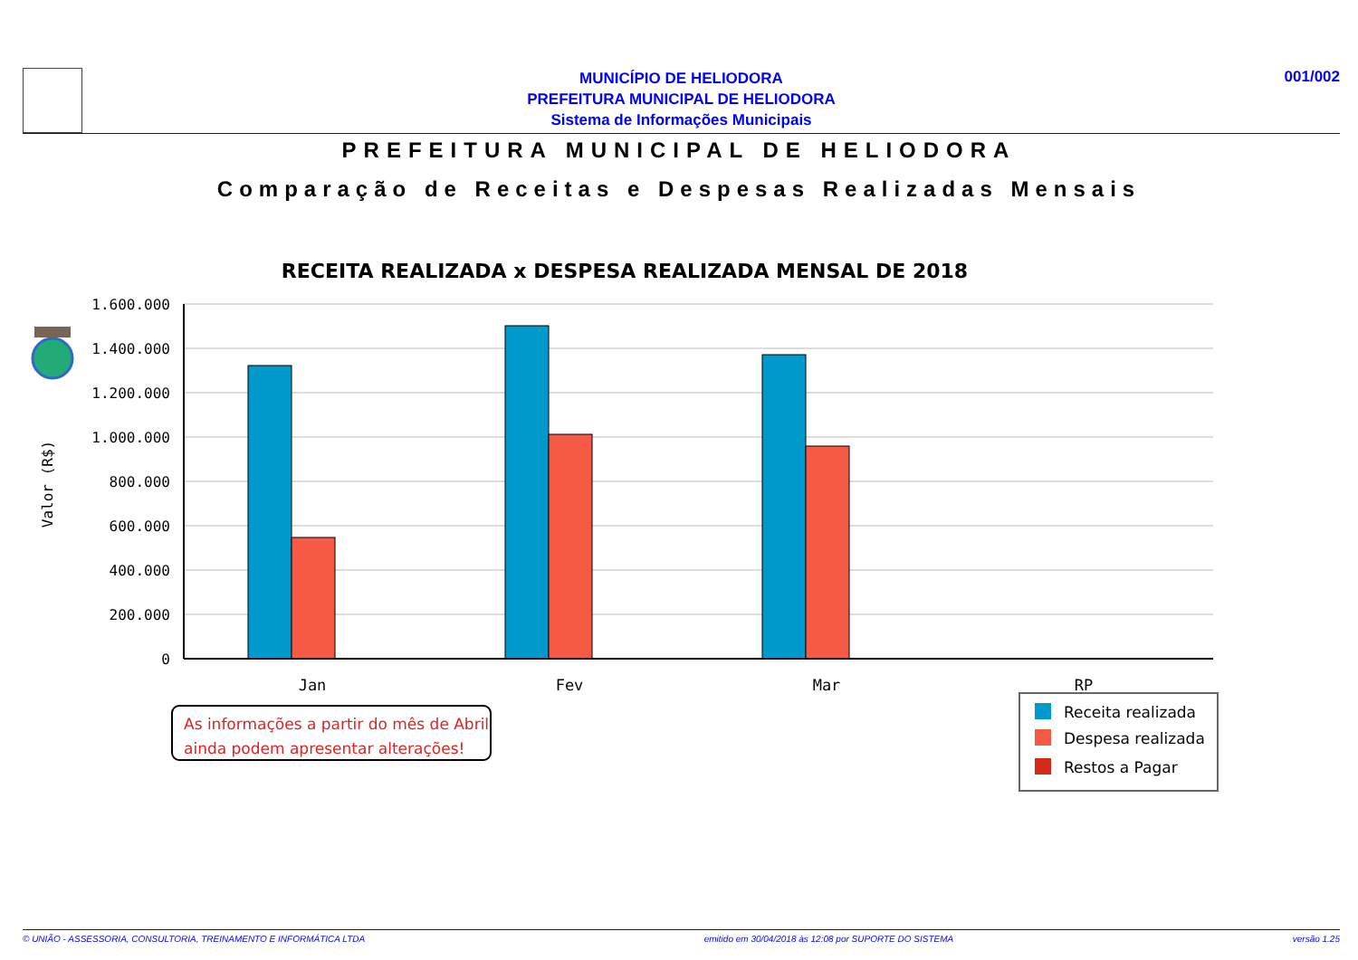MUNICÍPIO DE HELIODORA
PREFEITURA MUNICIPAL DE HELIODORA
Sistema de Informações Municipais
001/002
PREFEITURA MUNICIPAL DE HELIODORA
Comparação de Receitas e Despesas Realizadas Mensais
RECEITA REALIZADA x DESPESA REALIZADA MENSAL DE 2018
1.600.000
1.400.000
1.200.000
1.000.000
800.000
600.000
400.000
200.000
0
Valor (R$)
Jan
Fev
Mar
RP
As informações a partir do mês de Abril
ainda podem apresentar alterações!
Receita realizada
Despesa realizada
Restos a Pagar
© UNIÃO - ASSESSORIA, CONSULTORIA, TREINAMENTO E INFORMÁTICA LTDA emitido em 30/04/2018 às 12:08 por SUPORTE DO SISTEMA versão 1.25